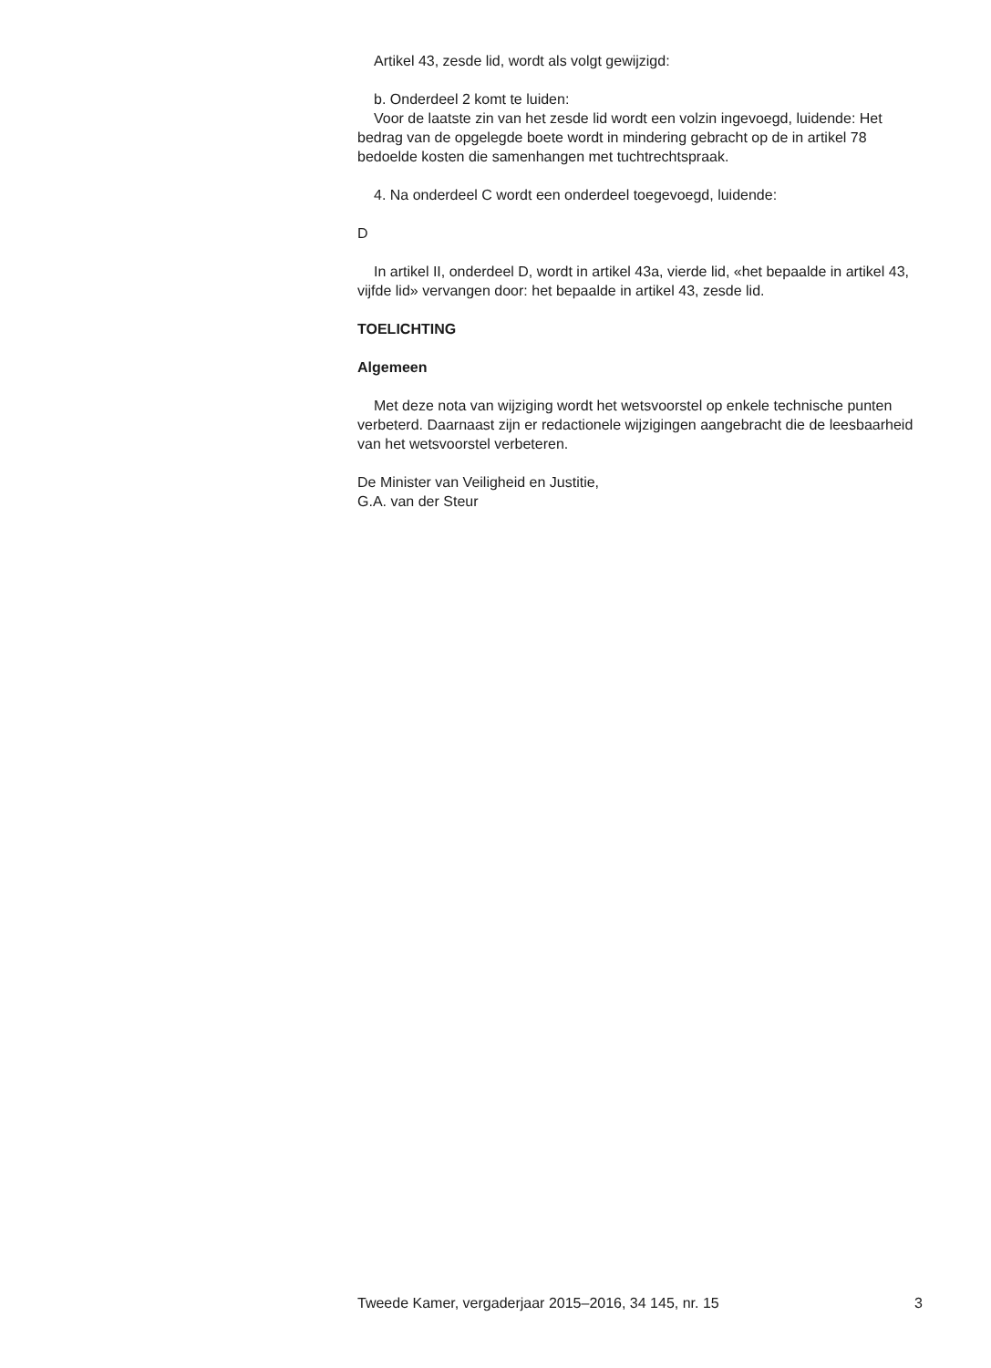Artikel 43, zesde lid, wordt als volgt gewijzigd:
b. Onderdeel 2 komt te luiden:
Voor de laatste zin van het zesde lid wordt een volzin ingevoegd, luidende: Het bedrag van de opgelegde boete wordt in mindering gebracht op de in artikel 78 bedoelde kosten die samenhangen met tuchtrechtspraak.
4. Na onderdeel C wordt een onderdeel toegevoegd, luidende:
D
In artikel II, onderdeel D, wordt in artikel 43a, vierde lid, «het bepaalde in artikel 43, vijfde lid» vervangen door: het bepaalde in artikel 43, zesde lid.
TOELICHTING
Algemeen
Met deze nota van wijziging wordt het wetsvoorstel op enkele technische punten verbeterd. Daarnaast zijn er redactionele wijzigingen aangebracht die de leesbaarheid van het wetsvoorstel verbeteren.
De Minister van Veiligheid en Justitie,
G.A. van der Steur
Tweede Kamer, vergaderjaar 2015–2016, 34 145, nr. 15 3